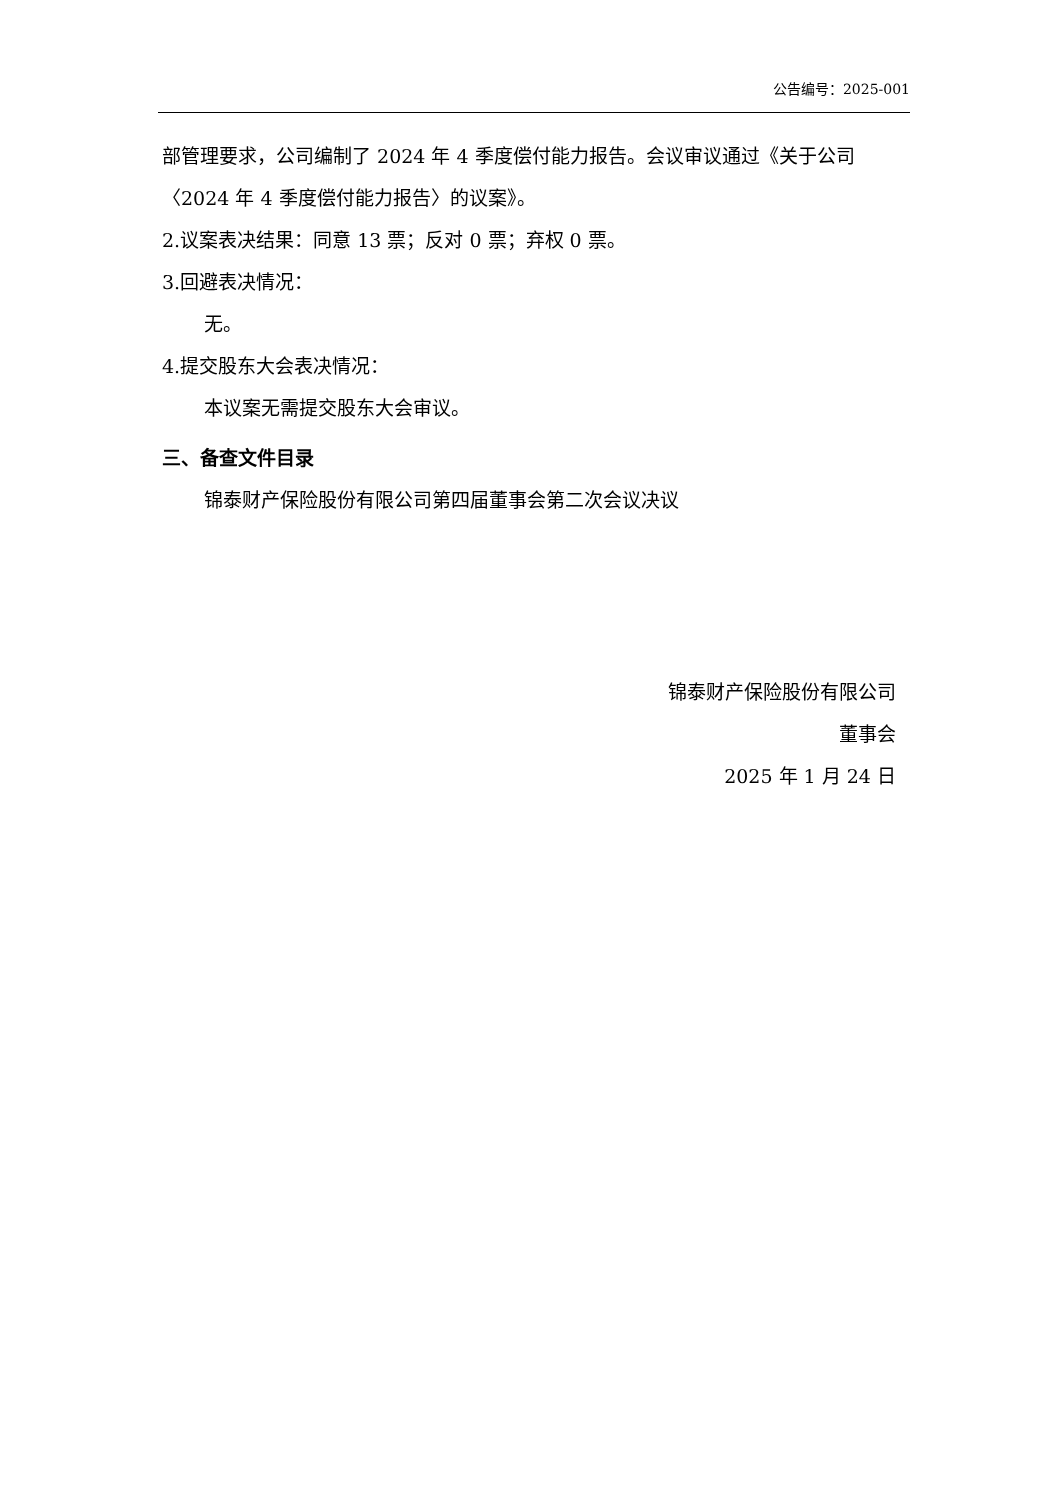公告编号：2025-001
部管理要求，公司编制了 2024 年 4 季度偿付能力报告。会议审议通过《关于公司〈2024 年 4 季度偿付能力报告〉的议案》。
2.议案表决结果：同意 13 票；反对 0 票；弃权 0 票。
3.回避表决情况：
无。
4.提交股东大会表决情况：
本议案无需提交股东大会审议。
三、备查文件目录
锦泰财产保险股份有限公司第四届董事会第二次会议决议
锦泰财产保险股份有限公司
董事会
2025 年 1 月 24 日